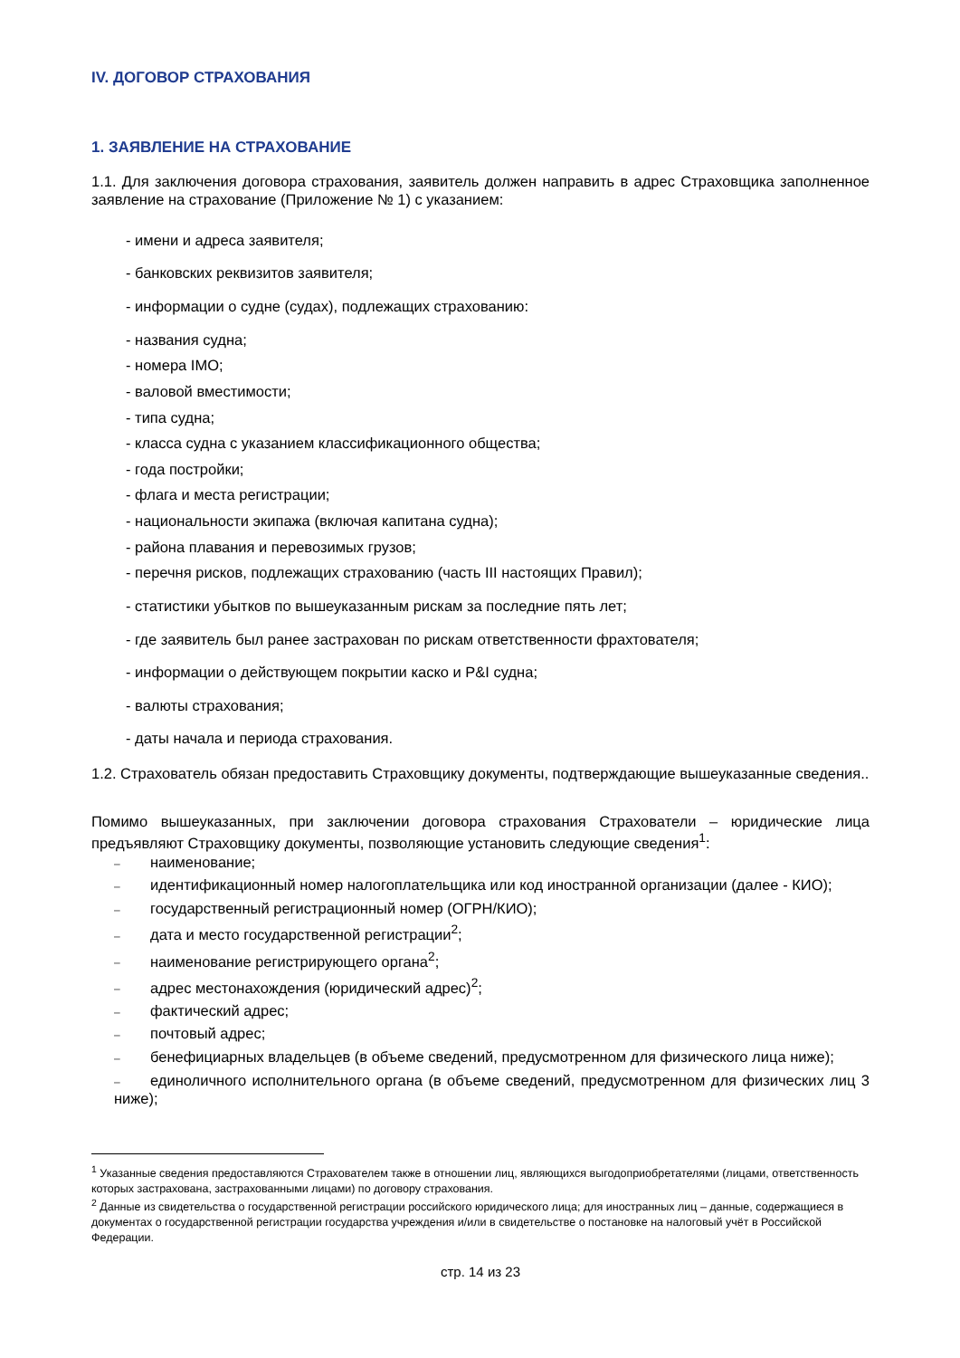IV. ДОГОВОР СТРАХОВАНИЯ
1. ЗАЯВЛЕНИЕ НА СТРАХОВАНИЕ
1.1. Для заключения договора страхования, заявитель должен направить в адрес Страховщика заполненное заявление на страхование (Приложение № 1) с указанием:
- имени и адреса заявителя;
- банковских реквизитов заявителя;
- информации о судне (судах), подлежащих страхованию:
- названия судна;
- номера IMO;
- валовой вместимости;
- типа судна;
- класса судна с указанием классификационного общества;
- года постройки;
- флага и места регистрации;
- национальности экипажа (включая капитана судна);
- района плавания и перевозимых грузов;
- перечня рисков, подлежащих страхованию (часть III настоящих Правил);
- статистики убытков по вышеуказанным рискам за последние пять лет;
- где заявитель был ранее застрахован по рискам ответственности фрахтователя;
- информации о действующем покрытии каско и P&I судна;
- валюты страхования;
- даты начала и периода страхования.
1.2. Страхователь обязан предоставить Страховщику документы, подтверждающие вышеуказанные сведения..
Помимо вышеуказанных, при заключении договора страхования Страхователи – юридические лица предъявляют Страховщику документы, позволяющие установить следующие сведения<sup>1</sup>:
– наименование;
– идентификационный номер налогоплательщика или код иностранной организации (далее - КИО);
– государственный регистрационный номер (ОГРН/КИО);
– дата и место государственной регистрации<sup>2</sup>;
– наименование регистрирующего органа<sup>2</sup>;
– адрес местонахождения (юридический адрес)<sup>2</sup>;
– фактический адрес;
– почтовый адрес;
– бенефициарных владельцев (в объеме сведений, предусмотренном для физического лица ниже);
– единоличного исполнительного органа (в объеме сведений, предусмотренном для физических лиц 3 ниже);
<sup>1</sup> Указанные сведения предоставляются Страхователем также в отношении лиц, являющихся выгодоприобретателями (лицами, ответственность которых застрахована, застрахованными лицами) по договору страхования.
<sup>2</sup> Данные из свидетельства о государственной регистрации российского юридического лица; для иностранных лиц – данные, содержащиеся в документах о государственной регистрации государства учреждения и/или в свидетельстве о постановке на налоговый учёт в Российской Федерации.
стр. 14 из 23